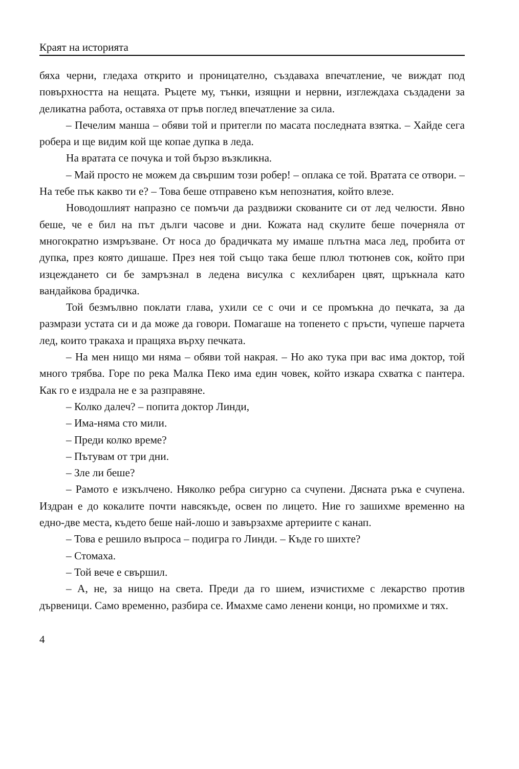Краят на историята
бяха черни, гледаха открито и проницателно, създаваха впечатление, че виждат под повърхността на нещата. Ръцете му, тънки, изящни и нервни, изглеждаха създадени за деликатна работа, оставяха от пръв поглед впечатление за сила.
– Печелим манша – обяви той и притегли по масата последната взятка. – Хайде сега робера и ще видим кой ще копае дупка в леда.
На вратата се почука и той бързо възкликна.
– Май просто не можем да свършим този робер! – оплака се той. Вратата се отвори. – На тебе пък какво ти е? – Това беше отправено към непознатия, който влезе.
Новодошлият напразно се помъчи да раздвижи скованите си от лед челюсти. Явно беше, че е бил на път дълги часове и дни. Кожата над скулите беше почерняла от многократно измръзване. От носа до брадичката му имаше плътна маса лед, пробита от дупка, през която дишаше. През нея той също така беше плюл тютюнев сок, който при изцеждането си бе замръзнал в ледена висулка с кехлибарен цвят, щръкнала като вандайкова брадичка.
Той безмълвно поклати глава, ухили се с очи и се промъкна до печката, за да размрази устата си и да може да говори. Помагаше на топенето с пръсти, чупеше парчета лед, които тракаха и пращяха върху печката.
– На мен нищо ми няма – обяви той накрая. – Но ако тука при вас има доктор, той много трябва. Горе по река Малка Пеко има един човек, който изкара схватка с пантера. Как го е издрала не е за разправяне.
– Колко далеч? – попита доктор Линди,
– Има-няма сто мили.
– Преди колко време?
– Пътувам от три дни.
– Зле ли беше?
– Рамото е изкълчено. Няколко ребра сигурно са счупени. Дясната ръка е счупена. Издран е до кокалите почти навсякъде, освен по лицето. Ние го зашихме временно на едно-две места, където беше най-лошо и завързахме артериите с канап.
– Това е решило въпроса – подигра го Линди. – Къде го шихте?
– Стомаха.
– Той вече е свършил.
– А, не, за нищо на света. Преди да го шием, изчистихме с лекарство против дървеници. Само временно, разбира се. Имахме само ленени конци, но промихме и тях.
4